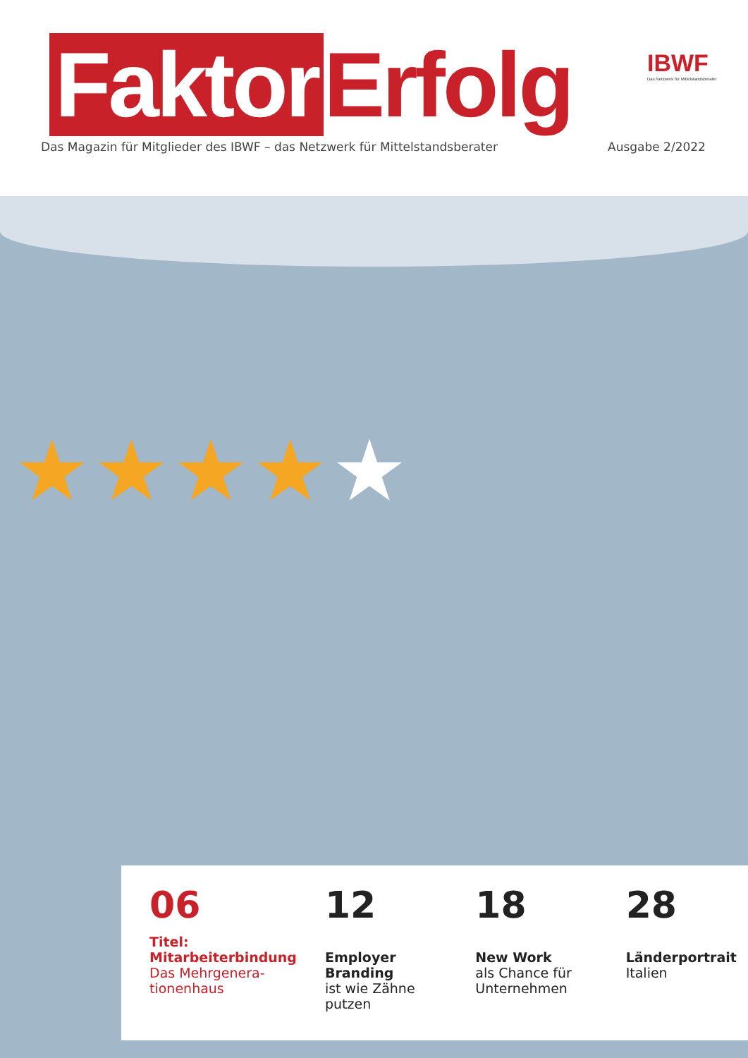Faktor Erfolg
IBWF
Das Netzwerk für Mittelstandsberater
Das Magazin für Mitglieder des IBWF – das Netzwerk für Mittelstandsberater
Ausgabe 2/2022
★★★★★
06
Titel:
Mitarbeiterbindung
Das Mehrgenera-
tionenhaus
12
Employer Branding
ist wie Zähne
putzen
18
New Work
als Chance für
Unternehmen
28
Länderportrait
Italien